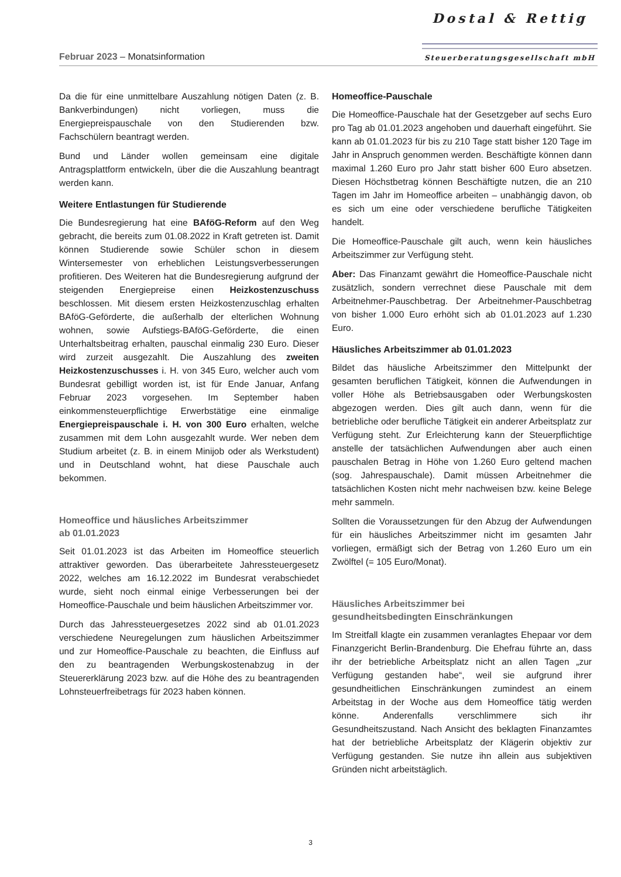Februar 2023 – Monatsinformation
Dostal & Rettig
Steuerberatungsgesellschaft mbH
Da die für eine unmittelbare Auszahlung nötigen Daten (z. B. Bankverbindungen) nicht vorliegen, muss die Energiepreispauschale von den Studierenden bzw. Fachschülern beantragt werden.
Bund und Länder wollen gemeinsam eine digitale Antragsplattform entwickeln, über die die Auszahlung beantragt werden kann.
Weitere Entlastungen für Studierende
Die Bundesregierung hat eine BAföG-Reform auf den Weg gebracht, die bereits zum 01.08.2022 in Kraft getreten ist. Damit können Studierende sowie Schüler schon in diesem Wintersemester von erheblichen Leistungsverbesserungen profitieren. Des Weiteren hat die Bundesregierung aufgrund der steigenden Energiepreise einen Heizkostenzuschuss beschlossen. Mit diesem ersten Heizkostenzuschlag erhalten BAföG-Geförderte, die außerhalb der elterlichen Wohnung wohnen, sowie Aufstiegs-BAföG-Geförderte, die einen Unterhaltsbeitrag erhalten, pauschal einmalig 230 Euro. Dieser wird zurzeit ausgezahlt. Die Auszahlung des zweiten Heizkostenzuschusses i. H. von 345 Euro, welcher auch vom Bundesrat gebilligt worden ist, ist für Ende Januar, Anfang Februar 2023 vorgesehen. Im September haben einkommensteuerpflichtige Erwerbstätige eine einmalige Energiepreispauschale i. H. von 300 Euro erhalten, welche zusammen mit dem Lohn ausgezahlt wurde. Wer neben dem Studium arbeitet (z. B. in einem Minijob oder als Werkstudent) und in Deutschland wohnt, hat diese Pauschale auch bekommen.
Homeoffice und häusliches Arbeitszimmer
ab 01.01.2023
Seit 01.01.2023 ist das Arbeiten im Homeoffice steuerlich attraktiver geworden. Das überarbeitete Jahressteuergesetz 2022, welches am 16.12.2022 im Bundesrat verabschiedet wurde, sieht noch einmal einige Verbesserungen bei der Homeoffice-Pauschale und beim häuslichen Arbeitszimmer vor.
Durch das Jahressteuergesetzes 2022 sind ab 01.01.2023 verschiedene Neuregelungen zum häuslichen Arbeitszimmer und zur Homeoffice-Pauschale zu beachten, die Einfluss auf den zu beantragenden Werbungskostenabzug in der Steuererklärung 2023 bzw. auf die Höhe des zu beantragenden Lohnsteuerfreibetrags für 2023 haben können.
Homeoffice-Pauschale
Die Homeoffice-Pauschale hat der Gesetzgeber auf sechs Euro pro Tag ab 01.01.2023 angehoben und dauerhaft eingeführt. Sie kann ab 01.01.2023 für bis zu 210 Tage statt bisher 120 Tage im Jahr in Anspruch genommen werden. Beschäftigte können dann maximal 1.260 Euro pro Jahr statt bisher 600 Euro absetzen. Diesen Höchstbetrag können Beschäftigte nutzen, die an 210 Tagen im Jahr im Homeoffice arbeiten – unabhängig davon, ob es sich um eine oder verschiedene berufliche Tätigkeiten handelt.
Die Homeoffice-Pauschale gilt auch, wenn kein häusliches Arbeitszimmer zur Verfügung steht.
Aber: Das Finanzamt gewährt die Homeoffice-Pauschale nicht zusätzlich, sondern verrechnet diese Pauschale mit dem Arbeitnehmer-Pauschbetrag. Der Arbeitnehmer-Pauschbetrag von bisher 1.000 Euro erhöht sich ab 01.01.2023 auf 1.230 Euro.
Häusliches Arbeitszimmer ab 01.01.2023
Bildet das häusliche Arbeitszimmer den Mittelpunkt der gesamten beruflichen Tätigkeit, können die Aufwendungen in voller Höhe als Betriebsausgaben oder Werbungskosten abgezogen werden. Dies gilt auch dann, wenn für die betriebliche oder berufliche Tätigkeit ein anderer Arbeitsplatz zur Verfügung steht. Zur Erleichterung kann der Steuerpflichtige anstelle der tatsächlichen Aufwendungen aber auch einen pauschalen Betrag in Höhe von 1.260 Euro geltend machen (sog. Jahrespauschale). Damit müssen Arbeitnehmer die tatsächlichen Kosten nicht mehr nachweisen bzw. keine Belege mehr sammeln.
Sollten die Voraussetzungen für den Abzug der Aufwendungen für ein häusliches Arbeitszimmer nicht im gesamten Jahr vorliegen, ermäßigt sich der Betrag von 1.260 Euro um ein Zwölftel (= 105 Euro/Monat).
Häusliches Arbeitszimmer bei
gesundheitsbedingten Einschränkungen
Im Streitfall klagte ein zusammen veranlagtes Ehepaar vor dem Finanzgericht Berlin-Brandenburg. Die Ehefrau führte an, dass ihr der betriebliche Arbeitsplatz nicht an allen Tagen „zur Verfügung gestanden habe“, weil sie aufgrund ihrer gesundheitlichen Einschränkungen zumindest an einem Arbeitstag in der Woche aus dem Homeoffice tätig werden könne. Anderenfalls verschlimmere sich ihr Gesundheitszustand. Nach Ansicht des beklagten Finanzamtes hat der betriebliche Arbeitsplatz der Klägerin objektiv zur Verfügung gestanden. Sie nutze ihn allein aus subjektiven Gründen nicht arbeitstäglich.
3